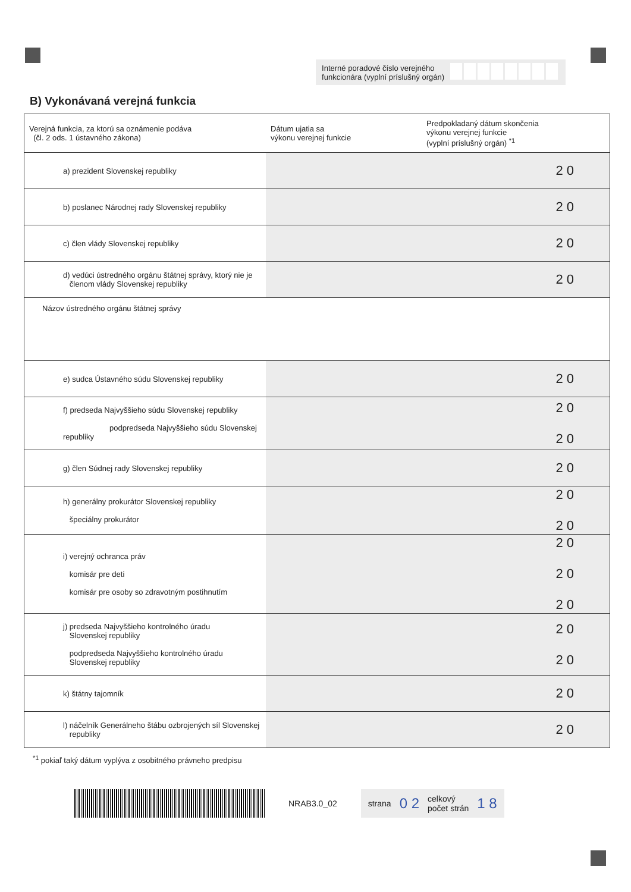Interné poradové číslo verejného
funkcionára (vyplní príslušný orgán)
B) Vykonávaná verejná funkcia
| Verejná funkcia, za ktorú sa oznámenie podáva (čl. 2 ods. 1 ústavného zákona) | Dátum ujatia sa výkonu verejnej funkcie | Predpokladaný dátum skončenia výkonu verejnej funkcie (vyplní príslušný orgán) <sup>*1</sup> |
| --- | --- | --- |
| a) prezident Slovenskej republiky | | 2 0 |
| b) poslanec Národnej rady Slovenskej republiky | | 2 0 |
| c) člen vlády Slovenskej republiky | | 2 0 |
| d) vedúci ústredného orgánu štátnej správy, ktorý nie je členom vlády Slovenskej republiky | | 2 0 |
| Názov ústredného orgánu štátnej správy | | |
| e) sudca Ústavného súdu Slovenskej republiky | | 2 0 |
| f) predseda Najvyššieho súdu Slovenskej republiky podpredseda Najvyššieho súdu Slovenskej republiky | | 2 0 2 0 |
| g) člen Súdnej rady Slovenskej republiky | | 2 0 |
| h) generálny prokurátor Slovenskej republiky špeciálny prokurátor | | 2 0 2 0 |
| i) verejný ochranca práv komisár pre deti komisár pre osoby so zdravotným postihnutím | | 2 0 2 0 2 0 |
| j) predseda Najvyššieho kontrolného úradu Slovenskej republiky podpredseda Najvyššieho kontrolného úradu Slovenskej republiky | | 2 0 2 0 |
| k) štátny tajomník | | 2 0 |
| l) náčelník Generálneho štábu ozbrojených síl Slovenskej republiky | | 2 0 |
<sup>*1</sup> pokiaľ taký dátum vyplýva z osobitného právneho predpisu
NRAB3.0_02
strana 0 2 celkový
počet strán 1 8